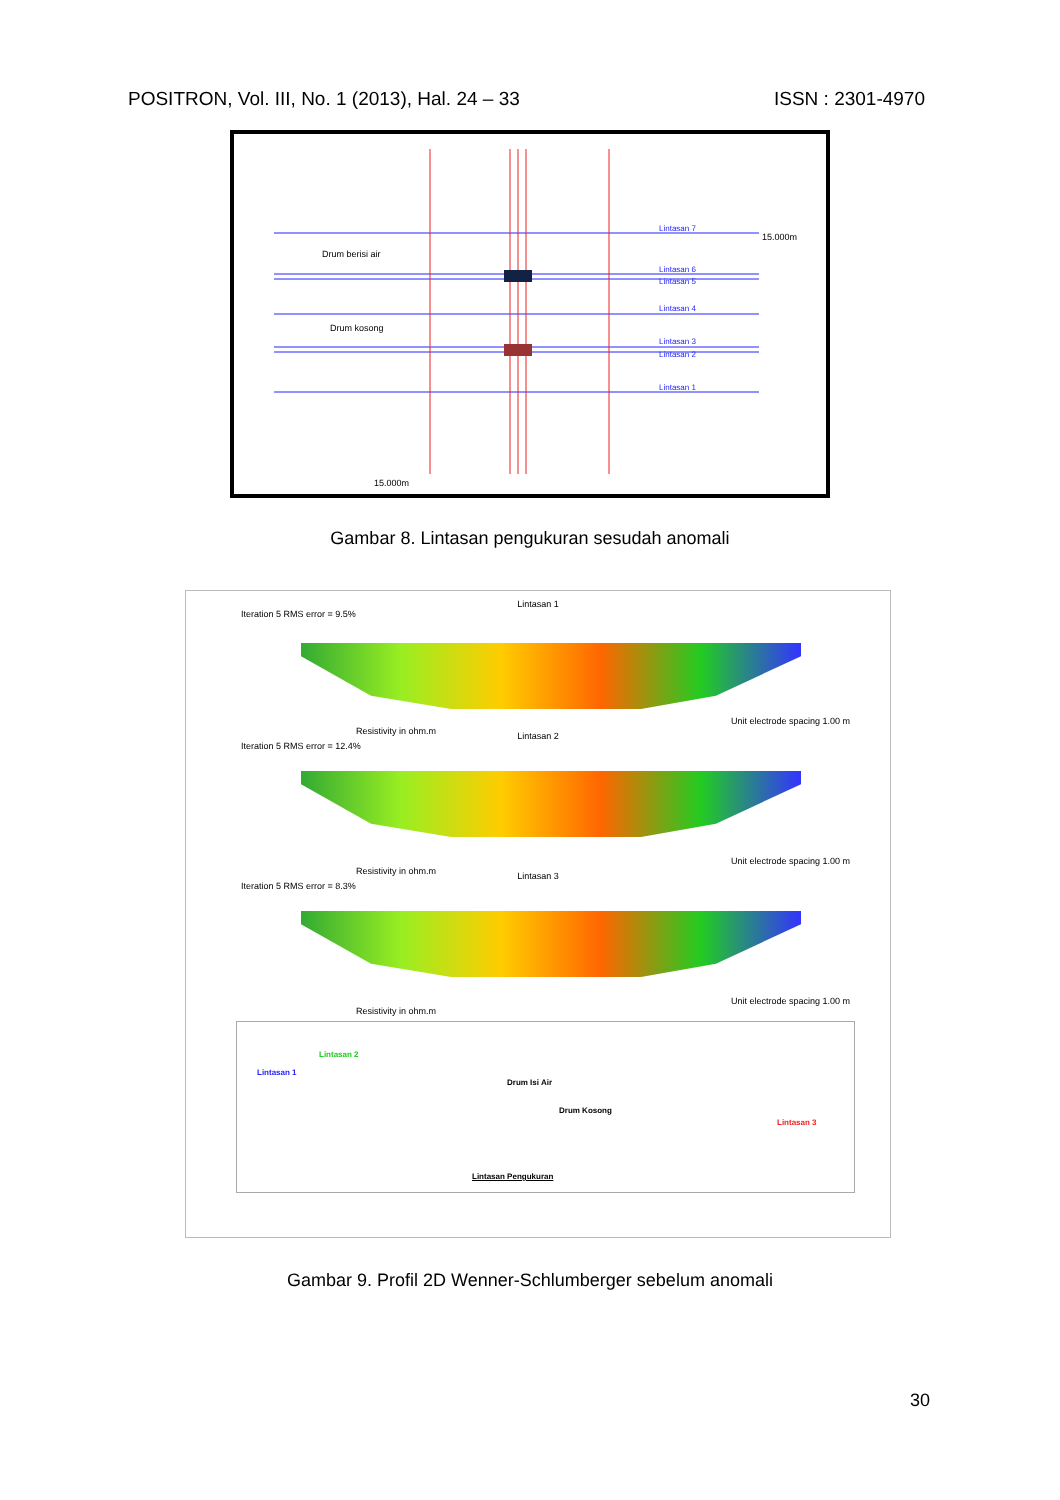POSITRON, Vol. III, No. 1 (2013), Hal. 24 – 33 ISSN : 2301-4970
Lintasan 7
Lintasan 6
Lintasan 5
Lintasan 4
Lintasan 3
Lintasan 2
Lintasan 1
Drum berisi air
Drum kosong
15.000m
15.000m
Gambar 8. Lintasan pengukuran sesudah anomali
Lintasan 1
Iteration 5 RMS error = 9.5%
Unit electrode spacing 1.00 m
Resistivity in ohm.m
Lintasan 2
Iteration 5 RMS error = 12.4%
Unit electrode spacing 1.00 m
Resistivity in ohm.m
Lintasan 3
Iteration 5 RMS error = 8.3%
Unit electrode spacing 1.00 m
Resistivity in ohm.m
Lintasan 2
Lintasan 1
Drum Isi Air
Drum Kosong
Lintasan 3
Lintasan Pengukuran
Gambar 9. Profil 2D Wenner-Schlumberger sebelum anomali
30